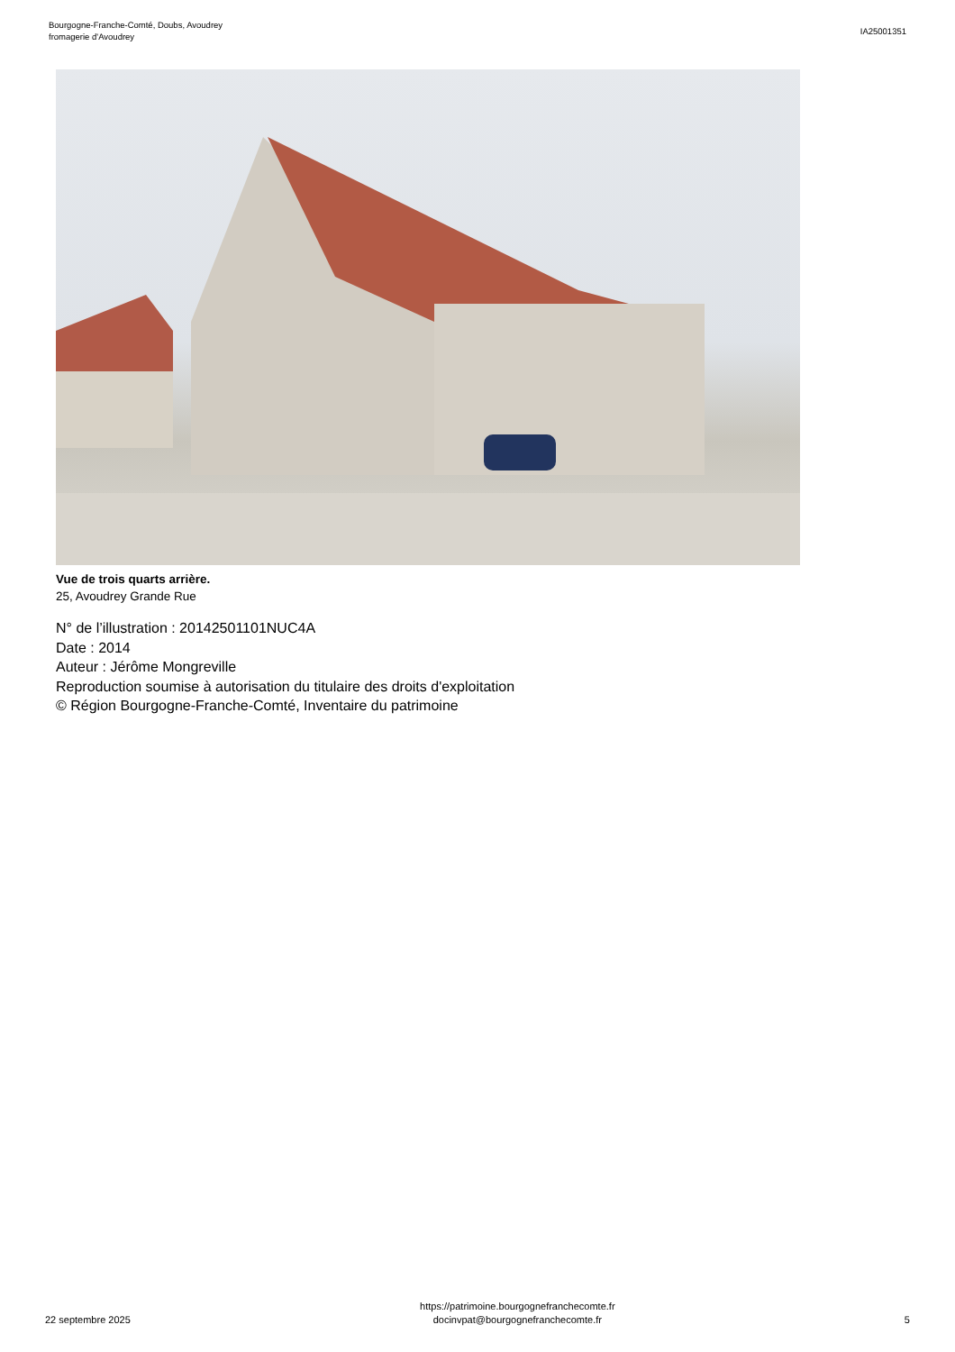Bourgogne-Franche-Comté, Doubs, Avoudrey
fromagerie d'Avoudrey
IA25001351
Vue de trois quarts arrière.
25, Avoudrey Grande Rue
N° de l’illustration : 20142501101NUC4A
Date : 2014
Auteur : Jérôme Mongreville
Reproduction soumise à autorisation du titulaire des droits d'exploitation
© Région Bourgogne-Franche-Comté, Inventaire du patrimoine
22 septembre 2025
https://patrimoine.bourgognefranchecomte.fr
docinvpat@bourgognefranchecomte.fr
5